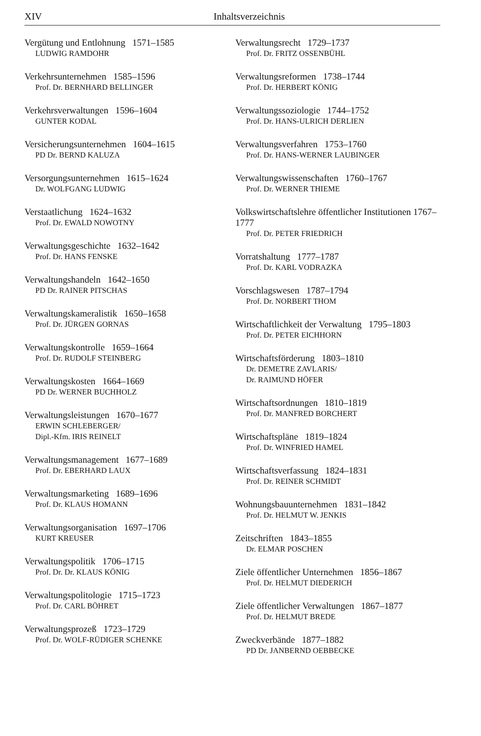XIV Inhaltsverzeichnis
Vergütung und Entlohnung 1571–1585
LUDWIG RAMDOHR
Verkehrsunternehmen 1585–1596
Prof. Dr. BERNHARD BELLINGER
Verkehrsverwaltungen 1596–1604
GUNTER KODAL
Versicherungsunternehmen 1604–1615
PD Dr. BERND KALUZA
Versorgungsunternehmen 1615–1624
Dr. WOLFGANG LUDWIG
Verstaatlichung 1624–1632
Prof. Dr. EWALD NOWOTNY
Verwaltungsgeschichte 1632–1642
Prof. Dr. HANS FENSKE
Verwaltungshandeln 1642–1650
PD Dr. RAINER PITSCHAS
Verwaltungskameralistik 1650–1658
Prof. Dr. JÜRGEN GORNAS
Verwaltungskontrolle 1659–1664
Prof. Dr. RUDOLF STEINBERG
Verwaltungskosten 1664–1669
PD Dr. WERNER BUCHHOLZ
Verwaltungsleistungen 1670–1677
ERWIN SCHLEBERGER/
Dipl.-Kfm. IRIS REINELT
Verwaltungsmanagement 1677–1689
Prof. Dr. EBERHARD LAUX
Verwaltungsmarketing 1689–1696
Prof. Dr. KLAUS HOMANN
Verwaltungsorganisation 1697–1706
KURT KREUSER
Verwaltungspolitik 1706–1715
Prof. Dr. Dr. KLAUS KÖNIG
Verwaltungspolitologie 1715–1723
Prof. Dr. CARL BÖHRET
Verwaltungsprozeß 1723–1729
Prof. Dr. WOLF-RÜDIGER SCHENKE
Verwaltungsrecht 1729–1737
Prof. Dr. FRITZ OSSENBÜHL
Verwaltungsreformen 1738–1744
Prof. Dr. HERBERT KÖNIG
Verwaltungssoziologie 1744–1752
Prof. Dr. HANS-ULRICH DERLIEN
Verwaltungsverfahren 1753–1760
Prof. Dr. HANS-WERNER LAUBINGER
Verwaltungswissenschaften 1760–1767
Prof. Dr. WERNER THIEME
Volkswirtschaftslehre öffentlicher Institutionen 1767–1777
Prof. Dr. PETER FRIEDRICH
Vorratshaltung 1777–1787
Prof. Dr. KARL VODRAZKA
Vorschlagswesen 1787–1794
Prof. Dr. NORBERT THOM
Wirtschaftlichkeit der Verwaltung 1795–1803
Prof. Dr. PETER EICHHORN
Wirtschaftsförderung 1803–1810
Dr. DEMETRE ZAVLARIS/
Dr. RAIMUND HÖFER
Wirtschaftsordnungen 1810–1819
Prof. Dr. MANFRED BORCHERT
Wirtschaftspläne 1819–1824
Prof. Dr. WINFRIED HAMEL
Wirtschaftsverfassung 1824–1831
Prof. Dr. REINER SCHMIDT
Wohnungsbauunternehmen 1831–1842
Prof. Dr. HELMUT W. JENKIS
Zeitschriften 1843–1855
Dr. ELMAR POSCHEN
Ziele öffentlicher Unternehmen 1856–1867
Prof. Dr. HELMUT DIEDERICH
Ziele öffentlicher Verwaltungen 1867–1877
Prof. Dr. HELMUT BREDE
Zweckverbände 1877–1882
PD Dr. JANBERND OEBBECKE